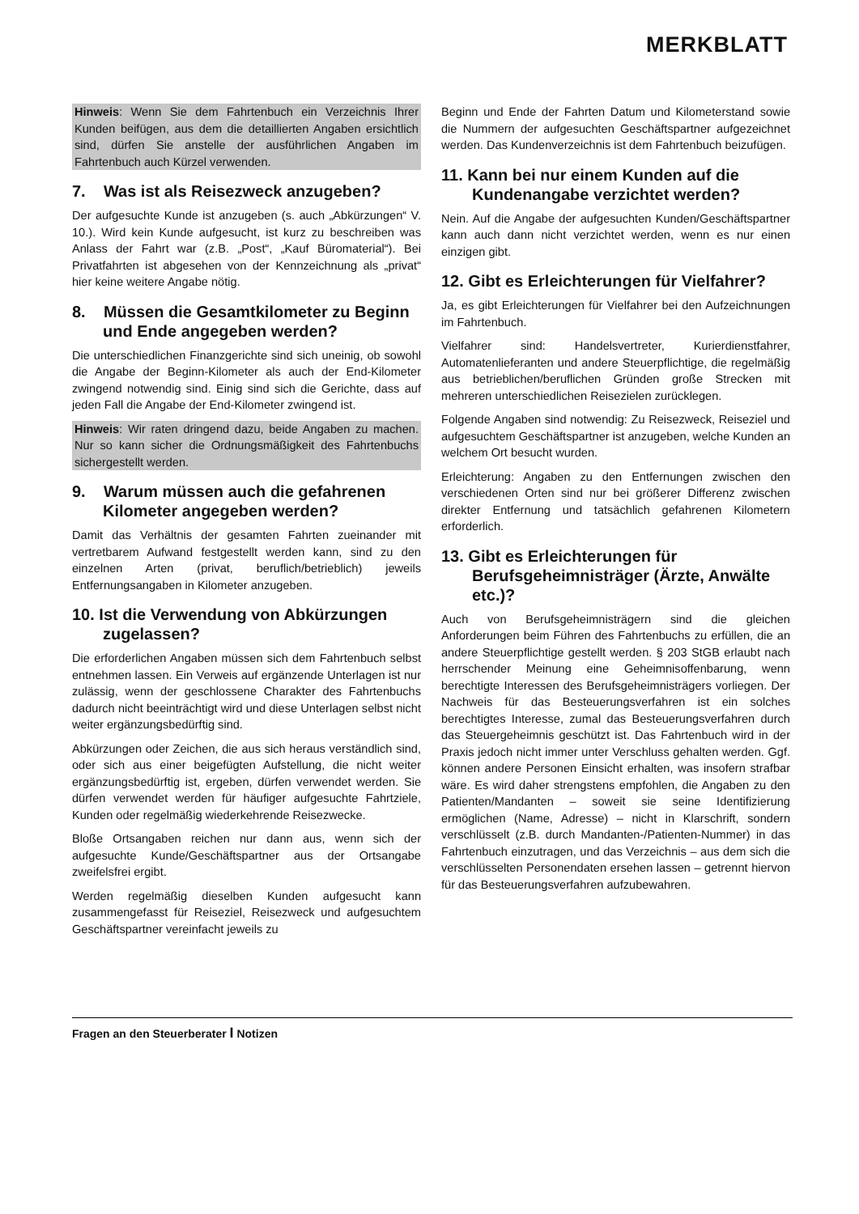MERKBLATT
Hinweis: Wenn Sie dem Fahrtenbuch ein Verzeichnis Ihrer Kunden beifügen, aus dem die detaillierten Angaben ersichtlich sind, dürfen Sie anstelle der ausführlichen Angaben im Fahrtenbuch auch Kürzel verwenden.
7. Was ist als Reisezweck anzugeben?
Der aufgesuchte Kunde ist anzugeben (s. auch „Abkürzungen“ V. 10.). Wird kein Kunde aufgesucht, ist kurz zu beschreiben was Anlass der Fahrt war (z.B. „Post“, „Kauf Büromaterial“). Bei Privatfahrten ist abgesehen von der Kennzeichnung als „privat“ hier keine weitere Angabe nötig.
8. Müssen die Gesamtkilometer zu Beginn und Ende angegeben werden?
Die unterschiedlichen Finanzgerichte sind sich uneinig, ob sowohl die Angabe der Beginn-Kilometer als auch der End-Kilometer zwingend notwendig sind. Einig sind sich die Gerichte, dass auf jeden Fall die Angabe der End-Kilometer zwingend ist.
Hinweis: Wir raten dringend dazu, beide Angaben zu machen. Nur so kann sicher die Ordnungsmäßigkeit des Fahrtenbuchs sichergestellt werden.
9. Warum müssen auch die gefahrenen Kilometer angegeben werden?
Damit das Verhältnis der gesamten Fahrten zueinander mit vertretbarem Aufwand festgestellt werden kann, sind zu den einzelnen Arten (privat, beruflich/betrieblich) jeweils Entfernungsangaben in Kilometer anzugeben.
10. Ist die Verwendung von Abkürzungen zugelassen?
Die erforderlichen Angaben müssen sich dem Fahrtenbuch selbst entnehmen lassen. Ein Verweis auf ergänzende Unterlagen ist nur zulässig, wenn der geschlossene Charakter des Fahrtenbuchs dadurch nicht beeinträchtigt wird und diese Unterlagen selbst nicht weiter ergänzungsbedürftig sind.
Abkürzungen oder Zeichen, die aus sich heraus verständlich sind, oder sich aus einer beigefügten Aufstellung, die nicht weiter ergänzungsbedürftig ist, ergeben, dürfen verwendet werden. Sie dürfen verwendet werden für häufiger aufgesuchte Fahrtziele, Kunden oder regelmäßig wiederkehrende Reisezwecke.
Bloße Ortsangaben reichen nur dann aus, wenn sich der aufgesuchte Kunde/Geschäftspartner aus der Ortsangabe zweifelsfrei ergibt.
Werden regelmäßig dieselben Kunden aufgesucht kann zusammengefasst für Reiseziel, Reisezweck und aufgesuchtem Geschäftspartner vereinfacht jeweils zu
Beginn und Ende der Fahrten Datum und Kilometerstand sowie die Nummern der aufgesuchten Geschäftspartner aufgezeichnet werden. Das Kundenverzeichnis ist dem Fahrtenbuch beizufügen.
11. Kann bei nur einem Kunden auf die Kundenangabe verzichtet werden?
Nein. Auf die Angabe der aufgesuchten Kunden/Geschäftspartner kann auch dann nicht verzichtet werden, wenn es nur einen einzigen gibt.
12. Gibt es Erleichterungen für Vielfahrer?
Ja, es gibt Erleichterungen für Vielfahrer bei den Aufzeichnungen im Fahrtenbuch.
Vielfahrer sind: Handelsvertreter, Kurierdienstfahrer, Automatenlieferanten und andere Steuerpflichtige, die regelmäßig aus betrieblichen/beruflichen Gründen große Strecken mit mehreren unterschiedlichen Reisezielen zurücklegen.
Folgende Angaben sind notwendig: Zu Reisezweck, Reiseziel und aufgesuchtem Geschäftspartner ist anzugeben, welche Kunden an welchem Ort besucht wurden.
Erleichterung: Angaben zu den Entfernungen zwischen den verschiedenen Orten sind nur bei größerer Differenz zwischen direkter Entfernung und tatsächlich gefahrenen Kilometern erforderlich.
13. Gibt es Erleichterungen für Berufsgeheimnisträger (Ärzte, Anwälte etc.)?
Auch von Berufsgeheimnisträgern sind die gleichen Anforderungen beim Führen des Fahrtenbuchs zu erfüllen, die an andere Steuerpflichtige gestellt werden. § 203 StGB erlaubt nach herrschender Meinung eine Geheimnisoffenbarung, wenn berechtigte Interessen des Berufsgeheimnisträgers vorliegen. Der Nachweis für das Besteuerungsverfahren ist ein solches berechtigtes Interesse, zumal das Besteuerungsverfahren durch das Steuergeheimnis geschützt ist. Das Fahrtenbuch wird in der Praxis jedoch nicht immer unter Verschluss gehalten werden. Ggf. können andere Personen Einsicht erhalten, was insofern strafbar wäre. Es wird daher strengstens empfohlen, die Angaben zu den Patienten/Mandanten – soweit sie seine Identifizierung ermöglichen (Name, Adresse) – nicht in Klarschrift, sondern verschlüsselt (z.B. durch Mandanten-/Patienten-Nummer) in das Fahrtenbuch einzutragen, und das Verzeichnis – aus dem sich die verschlüsselten Personendaten ersehen lassen – getrennt hiervon für das Besteuerungsverfahren aufzubewahren.
Fragen an den Steuerberater I Notizen